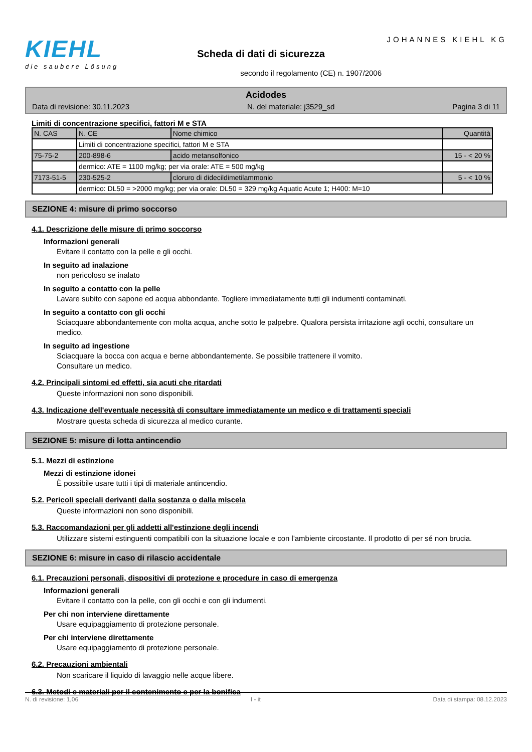KIEHL
die saubere Lösung
Scheda di dati di sicurezza
secondo il regolamento (CE) n. 1907/2006
JOHANNES KIEHL KG
Acidodes
Data di revisione: 30.11.2023 N. del materiale: j3529_sd Pagina 3 di 11
Limiti di concentrazione specifici, fattori M e STA
| N. CAS | N. CE | Nome chimico | Quantità |
| --- | --- | --- | --- |
| | Limiti di concentrazione specifici, fattori M e STA | | |
| 75-75-2 | 200-898-6 | acido metansolfonico | 15 - < 20 % |
| | dermico: ATE = 1100 mg/kg; per via orale: ATE = 500 mg/kg | | |
| 7173-51-5 | 230-525-2 | cloruro di didecildimetilammonio | 5 - < 10 % |
| | dermico: DL50 = >2000 mg/kg; per via orale: DL50 = 329 mg/kg Aquatic Acute 1; H400: M=10 | | |
SEZIONE 4: misure di primo soccorso
4.1. Descrizione delle misure di primo soccorso
Informazioni generali
Evitare il contatto con la pelle e gli occhi.
In seguito ad inalazione
non pericoloso se inalato
In seguito a contatto con la pelle
Lavare subito con sapone ed acqua abbondante. Togliere immediatamente tutti gli indumenti contaminati.
In seguito a contatto con gli occhi
Sciacquare abbondantemente con molta acqua, anche sotto le palpebre. Qualora persista irritazione agli occhi, consultare un medico.
In seguito ad ingestione
Sciacquare la bocca con acqua e berne abbondantemente. Se possibile trattenere il vomito.
Consultare un medico.
4.2. Principali sintomi ed effetti, sia acuti che ritardati
Queste informazioni non sono disponibili.
4.3. Indicazione dell'eventuale necessità di consultare immediatamente un medico e di trattamenti speciali
Mostrare questa scheda di sicurezza al medico curante.
SEZIONE 5: misure di lotta antincendio
5.1. Mezzi di estinzione
Mezzi di estinzione idonei
È possibile usare tutti i tipi di materiale antincendio.
5.2. Pericoli speciali derivanti dalla sostanza o dalla miscela
Queste informazioni non sono disponibili.
5.3. Raccomandazioni per gli addetti all'estinzione degli incendi
Utilizzare sistemi estinguenti compatibili con la situazione locale e con l'ambiente circostante. Il prodotto di per sé non brucia.
SEZIONE 6: misure in caso di rilascio accidentale
6.1. Precauzioni personali, dispositivi di protezione e procedure in caso di emergenza
Informazioni generali
Evitare il contatto con la pelle, con gli occhi e con gli indumenti.
Per chi non interviene direttamente
Usare equipaggiamento di protezione personale.
Per chi interviene direttamente
Usare equipaggiamento di protezione personale.
6.2. Precauzioni ambientali
Non scaricare il liquido di lavaggio nelle acque libere.
6.3. Metodi e materiali per il contenimento e per la bonifica
N. di revisione: 1,06 I - it Data di stampa: 08.12.2023